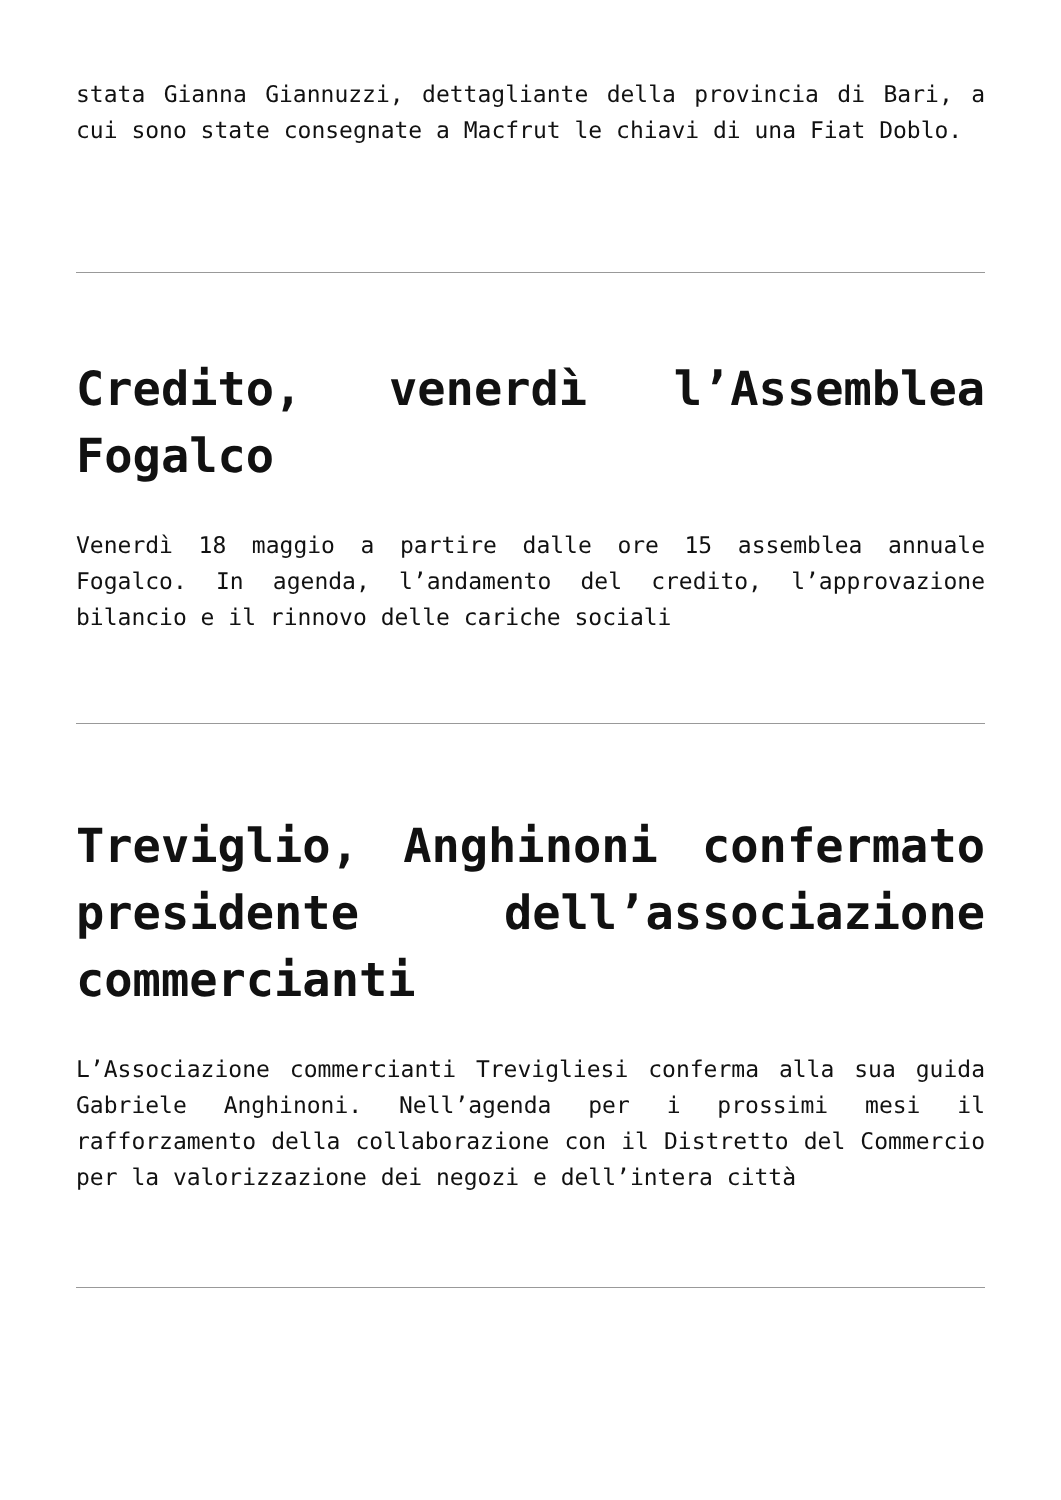stata Gianna Giannuzzi, dettagliante della provincia di Bari, a cui sono state consegnate a Macfrut le chiavi di una Fiat Doblo.
Credito, venerdì l’Assemblea Fogalco
Venerdì 18 maggio a partire dalle ore 15 assemblea annuale Fogalco. In agenda, l’andamento del credito, l’approvazione bilancio e il rinnovo delle cariche sociali
Treviglio, Anghinoni confermato presidente dell’associazione commercianti
L’Associazione commercianti Trevigliesi conferma alla sua guida Gabriele Anghinoni. Nell’agenda per i prossimi mesi il rafforzamento della collaborazione con il Distretto del Commercio per la valorizzazione dei negozi e dell’intera città